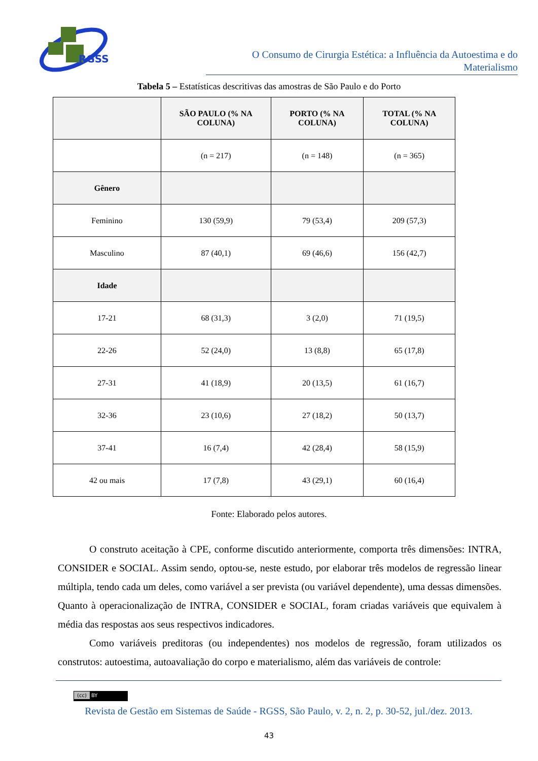RGSS
O Consumo de Cirurgia Estética: a Influência da Autoestima e do Materialismo
Tabela 5 – Estatísticas descritivas das amostras de São Paulo e do Porto
| | SÃO PAULO (% NA COLUNA) | PORTO (% NA COLUNA) | TOTAL (% NA COLUNA) |
| --- | --- | --- | --- |
| | (n = 217) | (n = 148) | (n = 365) |
| Gênero | | | |
| Feminino | 130 (59,9) | 79 (53,4) | 209 (57,3) |
| Masculino | 87 (40,1) | 69 (46,6) | 156 (42,7) |
| Idade | | | |
| 17-21 | 68 (31,3) | 3 (2,0) | 71 (19,5) |
| 22-26 | 52 (24,0) | 13 (8,8) | 65 (17,8) |
| 27-31 | 41 (18,9) | 20 (13,5) | 61 (16,7) |
| 32-36 | 23 (10,6) | 27 (18,2) | 50 (13,7) |
| 37-41 | 16 (7,4) | 42 (28,4) | 58 (15,9) |
| 42 ou mais | 17 (7,8) | 43 (29,1) | 60 (16,4) |
Fonte: Elaborado pelos autores.
O construto aceitação à CPE, conforme discutido anteriormente, comporta três dimensões: INTRA, CONSIDER e SOCIAL. Assim sendo, optou-se, neste estudo, por elaborar três modelos de regressão linear múltipla, tendo cada um deles, como variável a ser prevista (ou variável dependente), uma dessas dimensões. Quanto à operacionalização de INTRA, CONSIDER e SOCIAL, foram criadas variáveis que equivalem à média das respostas aos seus respectivos indicadores.
Como variáveis preditoras (ou independentes) nos modelos de regressão, foram utilizados os construtos: autoestima, autoavaliação do corpo e materialismo, além das variáveis de controle:
(cc) BY
Revista de Gestão em Sistemas de Saúde - RGSS, São Paulo, v. 2, n. 2, p. 30-52, jul./dez. 2013.
43